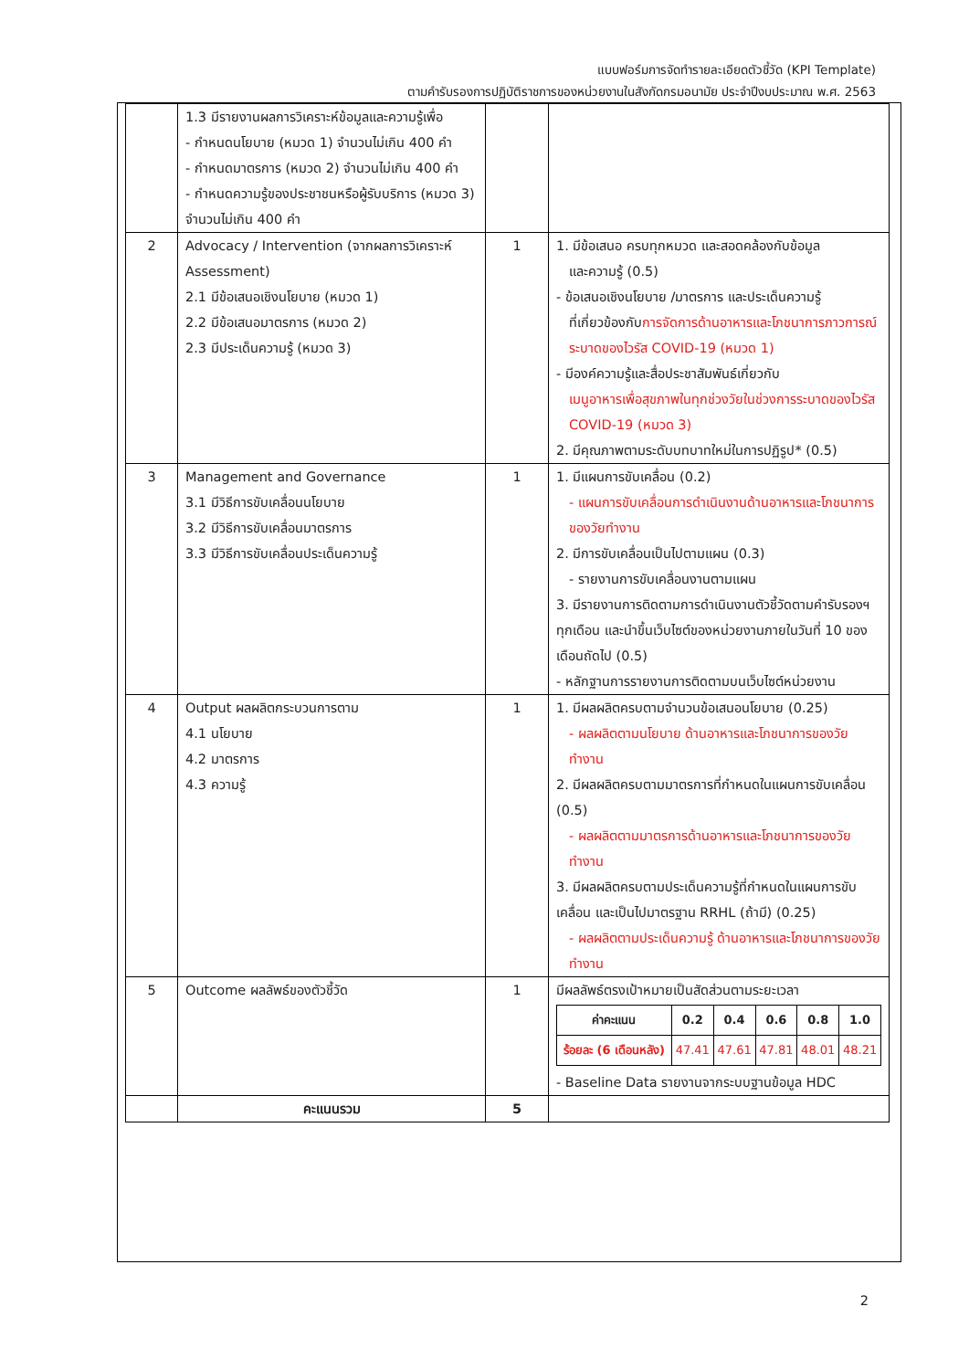แบบฟอร์มการจัดทำรายละเอียดตัวชี้วัด (KPI Template)
ตามคำรับรองการปฏิบัติราชการของหน่วยงานในสังกัดกรมอนามัย ประจำปีงบประมาณ พ.ศ. 2563
| | 1.3 มีรายงานผลการวิเคราะห์ข้อมูลและความรู้เพื่อ - กำหนดนโยบาย (หมวด 1) จำนวนไม่เกิน 400 คำ - กำหนดมาตรการ (หมวด 2) จำนวนไม่เกิน 400 คำ - กำหนดความรู้ของประชาชนหรือผู้รับบริการ (หมวด 3) จำนวนไม่เกิน 400 คำ | | |
| 2 | Advocacy / Intervention (จากผลการวิเคราะห์ Assessment) 2.1 มีข้อเสนอเชิงนโยบาย (หมวด 1) 2.2 มีข้อเสนอมาตรการ (หมวด 2) 2.3 มีประเด็นความรู้ (หมวด 3) | 1 | 1. มีข้อเสนอ ครบทุกหมวด และสอดคล้องกับข้อมูล และความรู้ (0.5) - ข้อเสนอเชิงนโยบาย /มาตรการ และประเด็นความรู้ ที่เกี่ยวข้องกับ การจัดการด้านอาหารและโภชนาการภาวการณ์ระบาดของไวรัส COVID-19 (หมวด 1) - มีองค์ความรู้และสื่อประชาสัมพันธ์เกี่ยวกับ เมนูอาหารเพื่อสุขภาพในทุกช่วงวัยในช่วงการระบาดของไวรัส COVID-19 (หมวด 3) 2. มีคุณภาพตามระดับบทบาทใหม่ในการปฏิรูป* (0.5) |
| 3 | Management and Governance 3.1 มีวิธีการขับเคลื่อนนโยบาย 3.2 มีวิธีการขับเคลื่อนมาตรการ 3.3 มีวิธีการขับเคลื่อนประเด็นความรู้ | 1 | 1. มีแผนการขับเคลื่อน (0.2) - แผนการขับเคลื่อนการดำเนินงานด้านอาหารและโภชนาการของวัยทำงาน 2. มีการขับเคลื่อนเป็นไปตามแผน (0.3) - รายงานการขับเคลื่อนงานตามแผน 3. มีรายงานการติดตามการดำเนินงานตัวชี้วัดตามคำรับรองฯ ทุกเดือน และนำขึ้นเว็บไซต์ของหน่วยงานภายในวันที่ 10 ของเดือนถัดไป (0.5) - หลักฐานการรายงานการติดตามบนเว็บไซต์หน่วยงาน |
| 4 | Output ผลผลิตกระบวนการตาม 4.1 นโยบาย 4.2 มาตรการ 4.3 ความรู้ | 1 | 1. มีผลผลิตครบตามจำนวนข้อเสนอนโยบาย (0.25) - ผลผลิตตามนโยบาย ด้านอาหารและโภชนาการของวัยทำงาน 2. มีผลผลิตครบตามมาตรการที่กำหนดในแผนการขับเคลื่อน (0.5) - ผลผลิตตามมาตรการด้านอาหารและโภชนาการของวัยทำงาน 3. มีผลผลิตครบตามประเด็นความรู้ที่กำหนดในแผนการขับเคลื่อน และเป็นไปมาตรฐาน RRHL (ถ้ามี) (0.25) - ผลผลิตตามประเด็นความรู้ ด้านอาหารและโภชนาการของวัยทำงาน |
| 5 | Outcome ผลลัพธ์ของตัวชี้วัด | 1 | มีผลลัพธ์ตรงเป้าหมายเป็นสัดส่วนตามระยะเวลา / ค่าคะแนน / 0.2 / 0.4 / 0.6 / 0.8 / 1.0 / / --- / --- / --- / --- / --- / --- / / ร้อยละ (6 เดือนหลัง) / 47.41 / 47.61 / 47.81 / 48.01 / 48.21 / - Baseline Data รายงานจากระบบฐานข้อมูล HDC |
| | คะแนนรวม | 5 | |
2